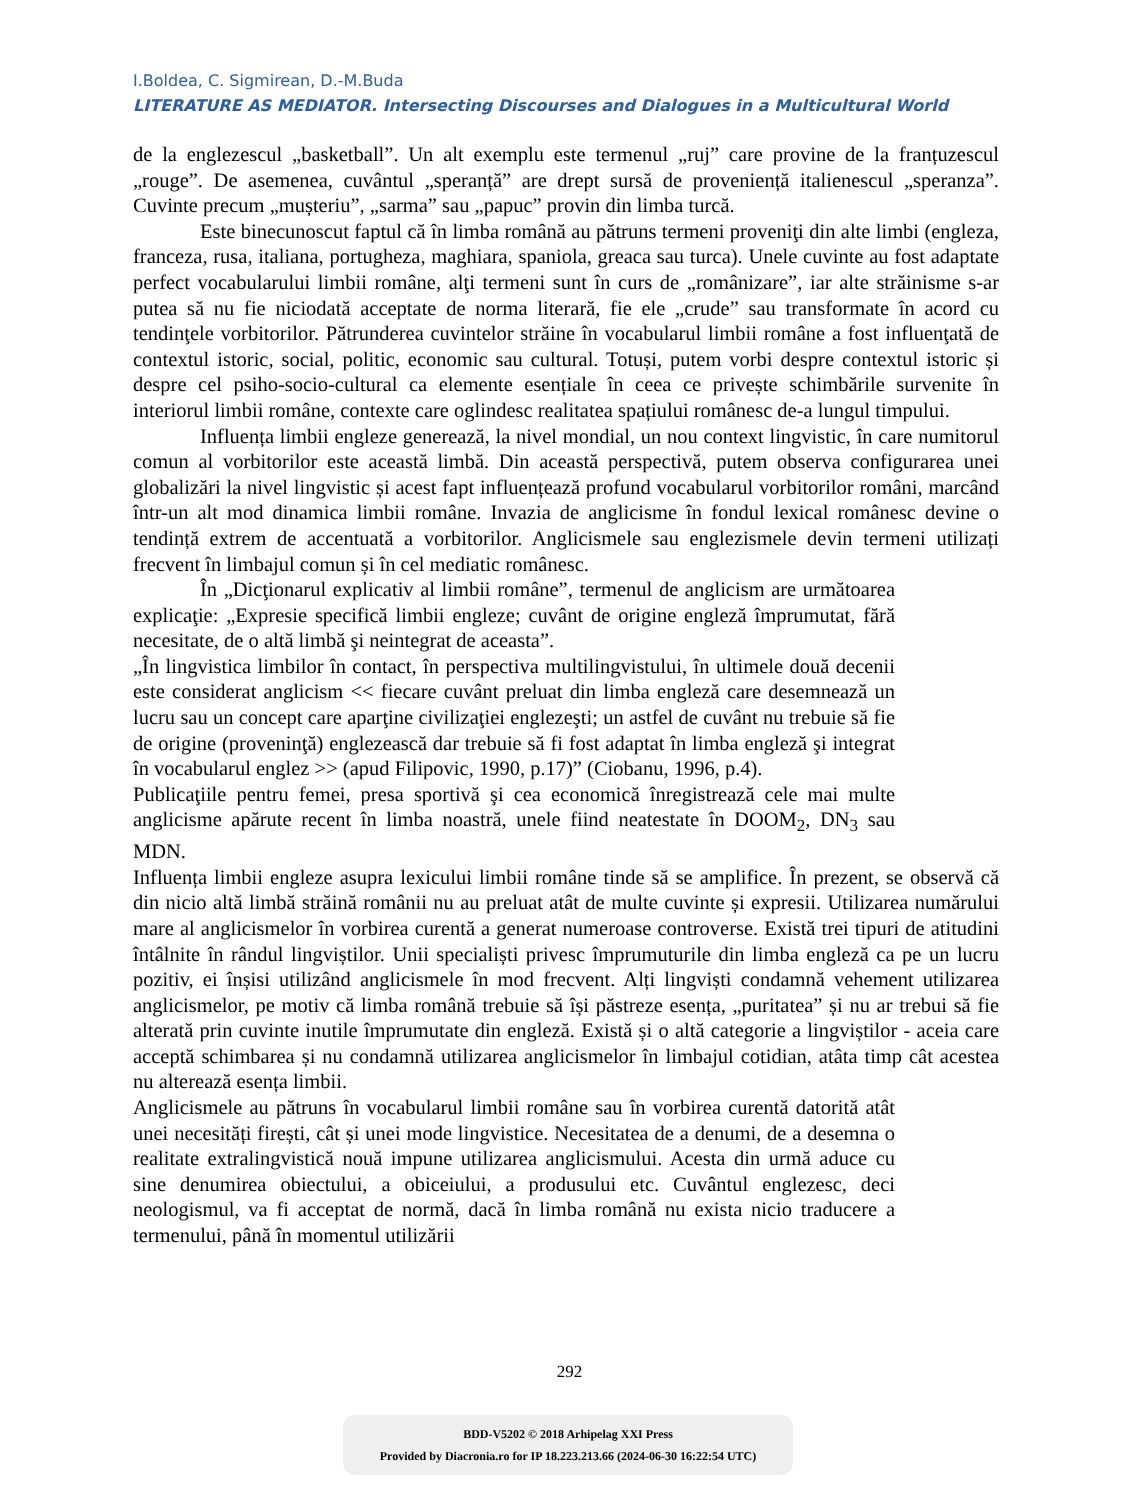I.Boldea, C. Sigmirean, D.-M.Buda
LITERATURE AS MEDIATOR. Intersecting Discourses and Dialogues in a Multicultural World
de la englezescul „basketball”. Un alt exemplu este termenul „ruj” care provine de la franțuzescul „rouge”. De asemenea, cuvântul „speranță” are drept sursă de proveniență italienescul „speranza”. Cuvinte precum „mușteriu”, „sarma” sau „papuc” provin din limba turcă.
Este binecunoscut faptul că în limba română au pătruns termeni proveniţi din alte limbi (engleza, franceza, rusa, italiana, portugheza, maghiara, spaniola, greaca sau turca). Unele cuvinte au fost adaptate perfect vocabularului limbii române, alţi termeni sunt în curs de „românizare”, iar alte străinisme s-ar putea să nu fie niciodată acceptate de norma literară, fie ele „crude” sau transformate în acord cu tendinţele vorbitorilor. Pătrunderea cuvintelor străine în vocabularul limbii române a fost influenţată de contextul istoric, social, politic, economic sau cultural. Totuși, putem vorbi despre contextul istoric și despre cel psiho-socio-cultural ca elemente esențiale în ceea ce privește schimbările survenite în interiorul limbii române, contexte care oglindesc realitatea spațiului românesc de-a lungul timpului.
Influența limbii engleze generează, la nivel mondial, un nou context lingvistic, în care numitorul comun al vorbitorilor este această limbă. Din această perspectivă, putem observa configurarea unei globalizări la nivel lingvistic și acest fapt influențează profund vocabularul vorbitorilor români, marcând într-un alt mod dinamica limbii române. Invazia de anglicisme în fondul lexical românesc devine o tendință extrem de accentuată a vorbitorilor. Anglicismele sau englezismele devin termeni utilizați frecvent în limbajul comun și în cel mediatic românesc.
În „Dicţionarul explicativ al limbii române”, termenul de anglicism are următoarea explicaţie: „Expresie specifică limbii engleze; cuvânt de origine engleză împrumutat, fără necesitate, de o altă limbă şi neintegrat de aceasta”.
„În lingvistica limbilor în contact, în perspectiva multilingvistului, în ultimele două decenii este considerat anglicism << fiecare cuvânt preluat din limba engleză care desemnează un lucru sau un concept care aparţine civilizaţiei englezeşti; un astfel de cuvânt nu trebuie să fie de origine (proveninţă) englezească dar trebuie să fi fost adaptat în limba engleză şi integrat în vocabularul englez >> (apud Filipovic, 1990, p.17)” (Ciobanu, 1996, p.4).
Publicaţiile pentru femei, presa sportivă şi cea economică înregistrează cele mai multe anglicisme apărute recent în limba noastră, unele fiind neatestate în DOOM<sub>2</sub>, DN<sub>3</sub> sau MDN.
Influența limbii engleze asupra lexicului limbii române tinde să se amplifice. În prezent, se observă că din nicio altă limbă străină românii nu au preluat atât de multe cuvinte și expresii. Utilizarea numărului mare al anglicismelor în vorbirea curentă a generat numeroase controverse. Există trei tipuri de atitudini întâlnite în rândul lingviștilor. Unii specialiști privesc împrumuturile din limba engleză ca pe un lucru pozitiv, ei înșisi utilizând anglicismele în mod frecvent. Alți lingviști condamnă vehement utilizarea anglicismelor, pe motiv că limba română trebuie să își păstreze esența, „puritatea” și nu ar trebui să fie alterată prin cuvinte inutile împrumutate din engleză. Există și o altă categorie a lingviștilor - aceia care acceptă schimbarea și nu condamnă utilizarea anglicismelor în limbajul cotidian, atâta timp cât acestea nu alterează esența limbii.
Anglicismele au pătruns în vocabularul limbii române sau în vorbirea curentă datorită atât unei necesități firești, cât și unei mode lingvistice. Necesitatea de a denumi, de a desemna o realitate extralingvistică nouă impune utilizarea anglicismului. Acesta din urmă aduce cu sine denumirea obiectului, a obiceiului, a produsului etc. Cuvântul englezesc, deci neologismul, va fi acceptat de normă, dacă în limba română nu exista nicio traducere a termenului, până în momentul utilizării
292
BDD-V5202 © 2018 Arhipelag XXI Press
Provided by Diacronia.ro for IP 18.223.213.66 (2024-06-30 16:22:54 UTC)